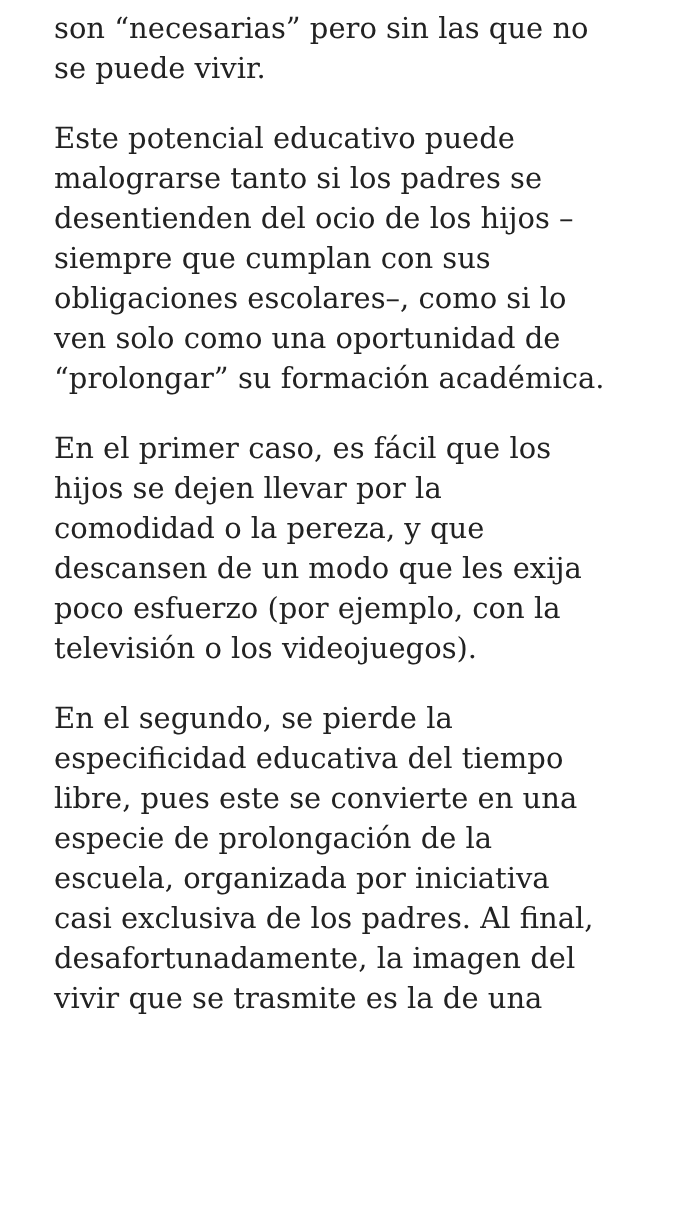son “necesarias” pero sin las que no
se puede vivir.
Este potencial educativo puede
malograrse tanto si los padres se
desentienden del ocio de los hijos –
siempre que cumplan con sus
obligaciones escolares–, como si lo
ven solo como una oportunidad de
“prolongar” su formación académica.
En el primer caso, es fácil que los
hijos se dejen llevar por la
comodidad o la pereza, y que
descansen de un modo que les exija
poco esfuerzo (por ejemplo, con la
televisión o los videojuegos).
En el segundo, se pierde la
especificidad educativa del tiempo
libre, pues este se convierte en una
especie de prolongación de la
escuela, organizada por iniciativa
casi exclusiva de los padres. Al final,
desafortunadamente, la imagen del
vivir que se trasmite es la de una